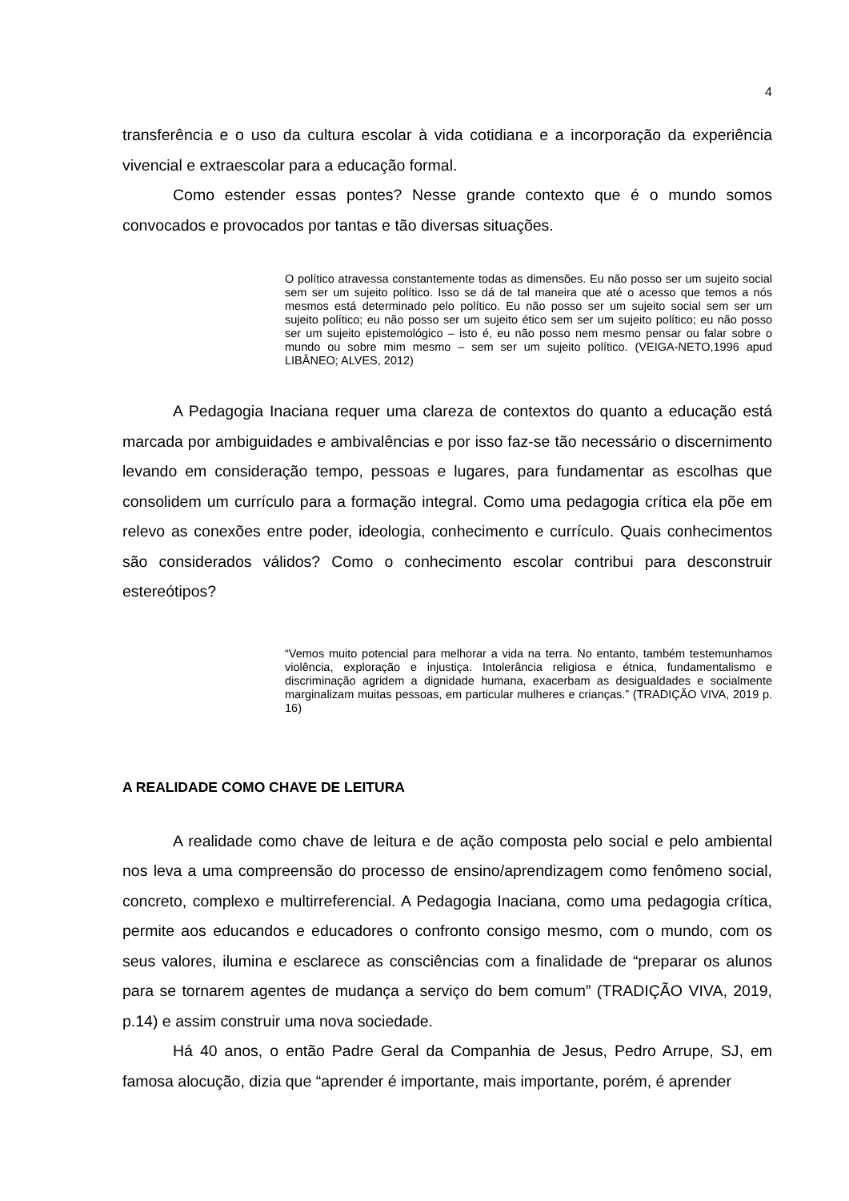4
transferência e o uso da cultura escolar à vida cotidiana e a incorporação da experiência vivencial e extraescolar para a educação formal.
Como estender essas pontes? Nesse grande contexto que é o mundo somos convocados e provocados por tantas e tão diversas situações.
O político atravessa constantemente todas as dimensões. Eu não posso ser um sujeito social sem ser um sujeito político. Isso se dá de tal maneira que até o acesso que temos a nós mesmos está determinado pelo político. Eu não posso ser um sujeito social sem ser um sujeito político; eu não posso ser um sujeito ético sem ser um sujeito político; eu não posso ser um sujeito epistemológico – isto é, eu não posso nem mesmo pensar ou falar sobre o mundo ou sobre mim mesmo – sem ser um sujeito político. (VEIGA-NETO,1996 apud LIBÂNEO; ALVES, 2012)
A Pedagogia Inaciana requer uma clareza de contextos do quanto a educação está marcada por ambiguidades e ambivalências e por isso faz-se tão necessário o discernimento levando em consideração tempo, pessoas e lugares, para fundamentar as escolhas que consolidem um currículo para a formação integral. Como uma pedagogia crítica ela põe em relevo as conexões entre poder, ideologia, conhecimento e currículo. Quais conhecimentos são considerados válidos? Como o conhecimento escolar contribui para desconstruir estereótipos?
“Vemos muito potencial para melhorar a vida na terra. No entanto, também testemunhamos violência, exploração e injustiça. Intolerância religiosa e étnica, fundamentalismo e discriminação agridem a dignidade humana, exacerbam as desigualdades e socialmente marginalizam muitas pessoas, em particular mulheres e crianças.” (TRADIÇÃO VIVA, 2019 p. 16)
A REALIDADE COMO CHAVE DE LEITURA
A realidade como chave de leitura e de ação composta pelo social e pelo ambiental nos leva a uma compreensão do processo de ensino/aprendizagem como fenômeno social, concreto, complexo e multirreferencial. A Pedagogia Inaciana, como uma pedagogia crítica, permite aos educandos e educadores o confronto consigo mesmo, com o mundo, com os seus valores, ilumina e esclarece as consciências com a finalidade de “preparar os alunos para se tornarem agentes de mudança a serviço do bem comum” (TRADIÇÃO VIVA, 2019, p.14) e assim construir uma nova sociedade.
Há 40 anos, o então Padre Geral da Companhia de Jesus, Pedro Arrupe, SJ, em famosa alocução, dizia que “aprender é importante, mais importante, porém, é aprender